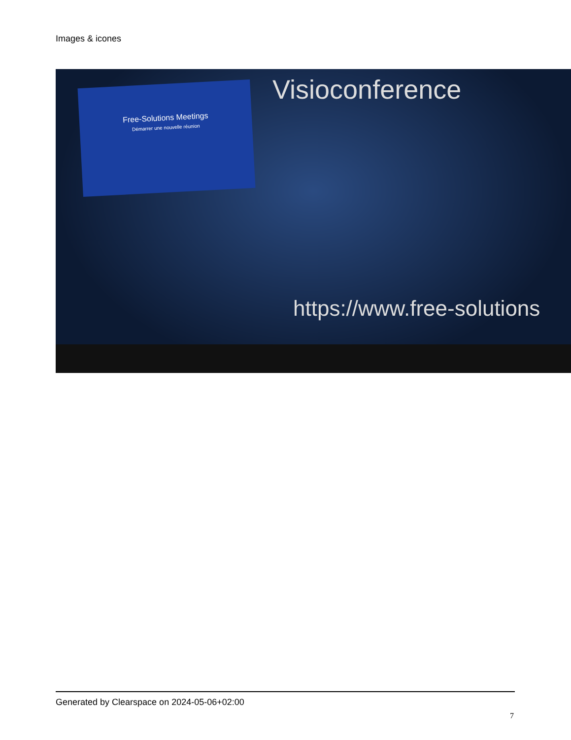Images & icones
Free-Solutions Meetings
Démarrer une nouvelle réunion
Visioconference
https://www.free-solutions
Generated by Clearspace on 2024-05-06+02:00
7